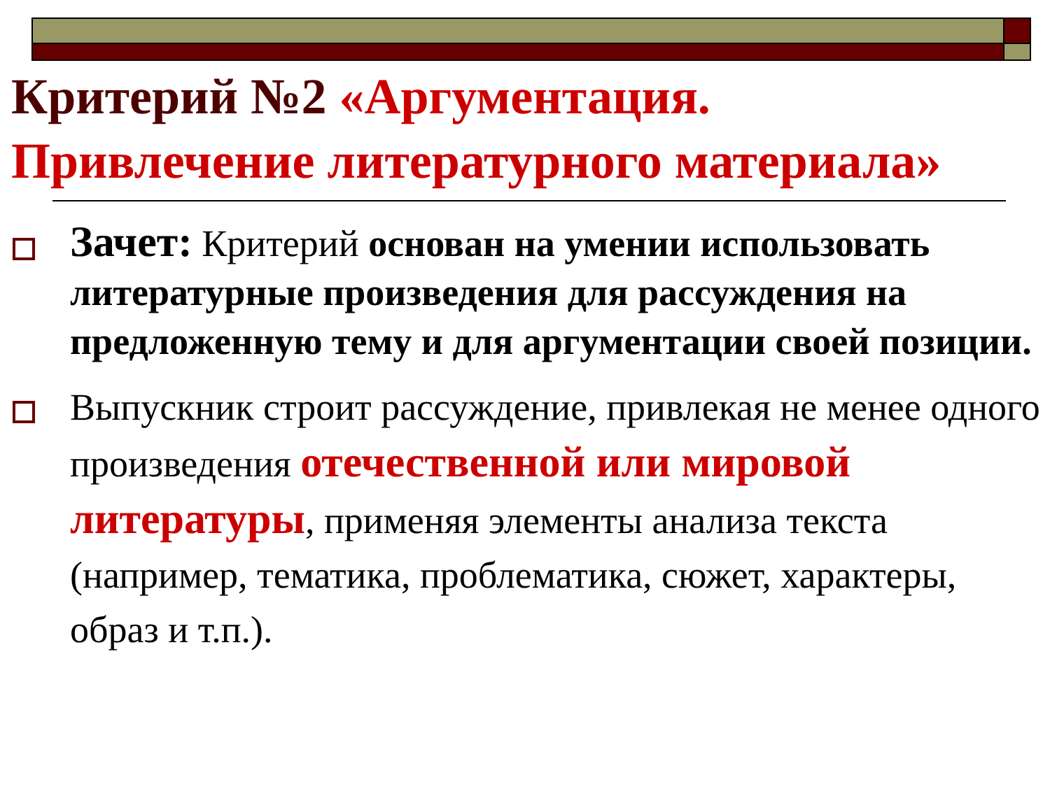Критерий №2 «Аргументация.
Привлечение литературного материала»
Зачет: Критерий основан на умении использовать литературные произведения для рассуждения на предложенную тему и для аргументации своей позиции.
Выпускник строит рассуждение, привлекая не менее одного произведения отечественной или мировой литературы, применяя элементы анализа текста (например, тематика, проблематика, сюжет, характеры, образ и т.п.).